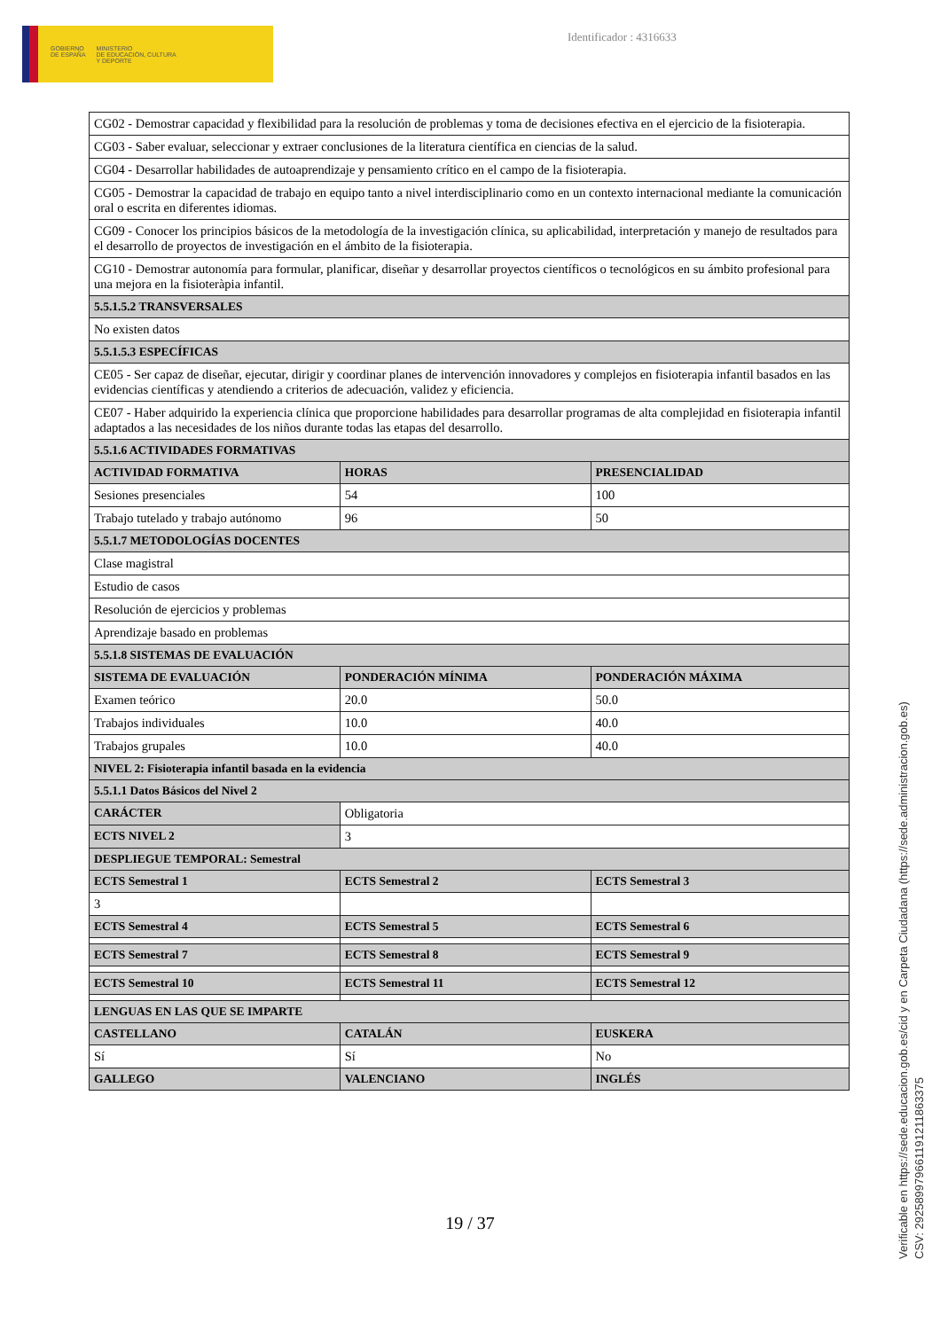GOBIERNO
DE ESPAÑA
MINISTERIO
DE EDUCACIÓN, CULTURA
Y DEPORTE
Identificador : 4316633
| CG02 - Demostrar capacidad y flexibilidad para la resolución de problemas y toma de decisiones efectiva en el ejercicio de la fisioterapia. | | |
| CG03 - Saber evaluar, seleccionar y extraer conclusiones de la literatura científica en ciencias de la salud. | | |
| CG04 - Desarrollar habilidades de autoaprendizaje y pensamiento crítico en el campo de la fisioterapia. | | |
| CG05 - Demostrar la capacidad de trabajo en equipo tanto a nivel interdisciplinario como en un contexto internacional mediante la comunicación oral o escrita en diferentes idiomas. | | |
| CG09 - Conocer los principios básicos de la metodología de la investigación clínica, su aplicabilidad, interpretación y manejo de resultados para el desarrollo de proyectos de investigación en el ámbito de la fisioterapia. | | |
| CG10 - Demostrar autonomía para formular, planificar, diseñar y desarrollar proyectos científicos o tecnológicos en su ámbito profesional para una mejora en la fisioteràpia infantil. | | |
| 5.5.1.5.2 TRANSVERSALES | | |
| No existen datos | | |
| 5.5.1.5.3 ESPECÍFICAS | | |
| CE05 - Ser capaz de diseñar, ejecutar, dirigir y coordinar planes de intervención innovadores y complejos en fisioterapia infantil basados en las evidencias científicas y atendiendo a criterios de adecuación, validez y eficiencia. | | |
| CE07 - Haber adquirido la experiencia clínica que proporcione habilidades para desarrollar programas de alta complejidad en fisioterapia infantil adaptados a las necesidades de los niños durante todas las etapas del desarrollo. | | |
| 5.5.1.6 ACTIVIDADES FORMATIVAS | | |
| ACTIVIDAD FORMATIVA | HORAS | PRESENCIALIDAD |
| Sesiones presenciales | 54 | 100 |
| Trabajo tutelado y trabajo autónomo | 96 | 50 |
| 5.5.1.7 METODOLOGÍAS DOCENTES | | |
| Clase magistral | | |
| Estudio de casos | | |
| Resolución de ejercicios y problemas | | |
| Aprendizaje basado en problemas | | |
| 5.5.1.8 SISTEMAS DE EVALUACIÓN | | |
| SISTEMA DE EVALUACIÓN | PONDERACIÓN MÍNIMA | PONDERACIÓN MÁXIMA |
| Examen teórico | 20.0 | 50.0 |
| Trabajos individuales | 10.0 | 40.0 |
| Trabajos grupales | 10.0 | 40.0 |
| NIVEL 2: Fisioterapia infantil basada en la evidencia | | |
| 5.5.1.1 Datos Básicos del Nivel 2 | | |
| CARÁCTER | Obligatoria | |
| ECTS NIVEL 2 | 3 | |
| DESPLIEGUE TEMPORAL: Semestral | | |
| ECTS Semestral 1 | ECTS Semestral 2 | ECTS Semestral 3 |
| 3 | | |
| ECTS Semestral 4 | ECTS Semestral 5 | ECTS Semestral 6 |
| ECTS Semestral 7 | ECTS Semestral 8 | ECTS Semestral 9 |
| ECTS Semestral 10 | ECTS Semestral 11 | ECTS Semestral 12 |
| LENGUAS EN LAS QUE SE IMPARTE | | |
| CASTELLANO | CATALÁN | EUSKERA |
| Sí | Sí | No |
| GALLEGO | VALENCIANO | INGLÉS |
19 / 37
Verificable en https://sede.educacion.gob.es/cid y en Carpeta Ciudadana (https://sede.administracion.gob.es)
CSV: 292589979661191211863375